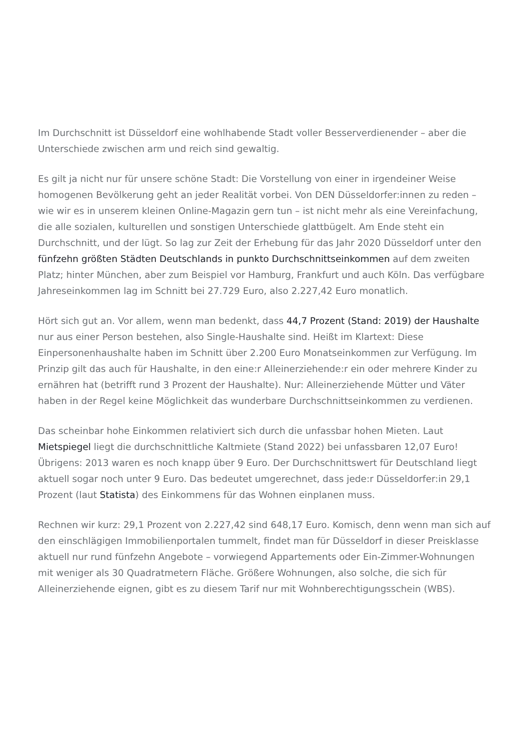Im Durchschnitt ist Düsseldorf eine wohlhabende Stadt voller Besserverdienender – aber die Unterschiede zwischen arm und reich sind gewaltig.
Es gilt ja nicht nur für unsere schöne Stadt: Die Vorstellung von einer in irgendeiner Weise homogenen Bevölkerung geht an jeder Realität vorbei. Von DEN Düsseldorfer:innen zu reden – wie wir es in unserem kleinen Online-Magazin gern tun – ist nicht mehr als eine Vereinfachung, die alle sozialen, kulturellen und sonstigen Unterschiede glattbügelt. Am Ende steht ein Durchschnitt, und der lügt. So lag zur Zeit der Erhebung für das Jahr 2020 Düsseldorf unter den fünfzehn größten Städten Deutschlands in punkto Durchschnittseinkommen auf dem zweiten Platz; hinter München, aber zum Beispiel vor Hamburg, Frankfurt und auch Köln. Das verfügbare Jahreseinkommen lag im Schnitt bei 27.729 Euro, also 2.227,42 Euro monatlich.
Hört sich gut an. Vor allem, wenn man bedenkt, dass 44,7 Prozent (Stand: 2019) der Haushalte nur aus einer Person bestehen, also Single-Haushalte sind. Heißt im Klartext: Diese Einpersonenhaushalte haben im Schnitt über 2.200 Euro Monatseinkommen zur Verfügung. Im Prinzip gilt das auch für Haushalte, in den eine:r Alleinerziehende:r ein oder mehrere Kinder zu ernähren hat (betrifft rund 3 Prozent der Haushalte). Nur: Alleinerziehende Mütter und Väter haben in der Regel keine Möglichkeit das wunderbare Durchschnittseinkommen zu verdienen.
Das scheinbar hohe Einkommen relativiert sich durch die unfassbar hohen Mieten. Laut Mietspiegel liegt die durchschnittliche Kaltmiete (Stand 2022) bei unfassbaren 12,07 Euro! Übrigens: 2013 waren es noch knapp über 9 Euro. Der Durchschnittswert für Deutschland liegt aktuell sogar noch unter 9 Euro. Das bedeutet umgerechnet, dass jede:r Düsseldorfer:in 29,1 Prozent (laut Statista) des Einkommens für das Wohnen einplanen muss.
Rechnen wir kurz: 29,1 Prozent von 2.227,42 sind 648,17 Euro. Komisch, denn wenn man sich auf den einschlägigen Immobilienportalen tummelt, findet man für Düsseldorf in dieser Preisklasse aktuell nur rund fünfzehn Angebote – vorwiegend Appartements oder Ein-Zimmer-Wohnungen mit weniger als 30 Quadratmetern Fläche. Größere Wohnungen, also solche, die sich für Alleinerziehende eignen, gibt es zu diesem Tarif nur mit Wohnberechtigungsschein (WBS).